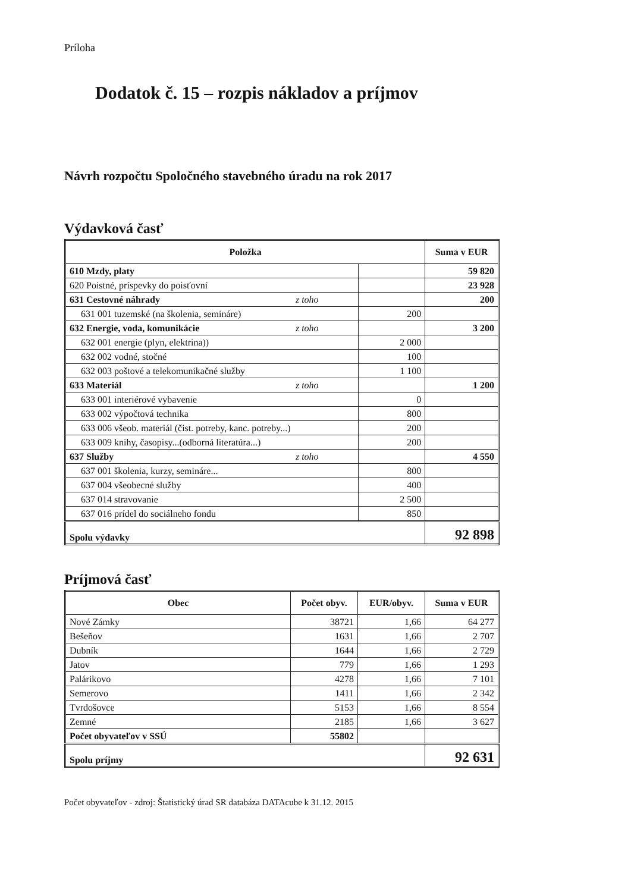Príloha
Dodatok č. 15 – rozpis nákladov a príjmov
Návrh rozpočtu Spoločného stavebného úradu na rok 2017
Výdavková časť
| Položka | | Suma v EUR |
| --- | --- | --- |
| 610 Mzdy, platy | | 59 820 |
| 620 Poistné, príspevky do poisťovní | | 23 928 |
| 631 Cestovné náhrady z toho | | 200 |
| 631 001 tuzemské (na školenia, semináre) | 200 | |
| 632 Energie, voda, komunikácie z toho | | 3 200 |
| 632 001 energie (plyn, elektrina)) | 2 000 | |
| 632 002 vodné, stočné | 100 | |
| 632 003 poštové a telekomunikačné služby | 1 100 | |
| 633 Materiál z toho | | 1 200 |
| 633 001 interiérové vybavenie | 0 | |
| 633 002 výpočtová technika | 800 | |
| 633 006 všeob. materiál (čist. potreby, kanc. potreby...) | 200 | |
| 633 009 knihy, časopisy...(odborná literatúra...) | 200 | |
| 637 Služby z toho | | 4 550 |
| 637 001 školenia, kurzy, semináre... | 800 | |
| 637 004 všeobecné služby | 400 | |
| 637 014 stravovanie | 2 500 | |
| 637 016 prídel do sociálneho fondu | 850 | |
| Spolu výdavky | | 92 898 |
Príjmová časť
| Obec | Počet obyv. | EUR/obyv. | Suma v EUR |
| --- | --- | --- | --- |
| Nové Zámky | 38721 | 1,66 | 64 277 |
| Bešeňov | 1631 | 1,66 | 2 707 |
| Dubník | 1644 | 1,66 | 2 729 |
| Jatov | 779 | 1,66 | 1 293 |
| Palárikovo | 4278 | 1,66 | 7 101 |
| Semerovo | 1411 | 1,66 | 2 342 |
| Tvrdošovce | 5153 | 1,66 | 8 554 |
| Zemné | 2185 | 1,66 | 3 627 |
| Počet obyvateľov v SSÚ | 55802 | | |
| Spolu príjmy | | | 92 631 |
Počet obyvateľov - zdroj: Štatistický úrad SR databáza DATAcube k 31.12. 2015